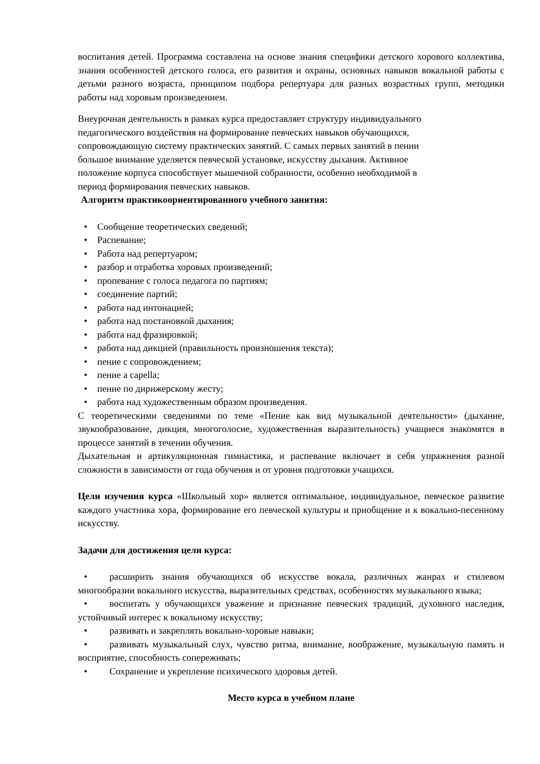воспитания детей. Программа составлена на основе знания специфики детского хорового коллектива, знания особенностей детского голоса, его развития и охраны, основных навыков вокальной работы с детьми разного возраста, принципом подбора репертуара для разных возрастных групп, методики работы над хоровым произведением.
Внеурочная деятельность в рамках курса предоставляет структуру индивидуального
педагогического воздействия на формирование певческих навыков обучающихся,
сопровождающую систему практических занятий. С самых первых занятий в пении
большое внимание уделяется певческой установке, искусству дыхания. Активное
положение корпуса способствует мышечной собранности, особенно необходимой в
период формирования певческих навыков.
Алгоритм практикоориентированного учебного занятия:
• Сообщение теоретических сведений;
• Распевание;
• Работа над репертуаром;
• разбор и отработка хоровых произведений;
• пропевание с голоса педагога по партиям;
• соединение партий;
• работа над интонацией;
• работа над постановкой дыхания;
• работа над фразировкой;
• работа над дикцией (правильность произношения текста);
• пение с сопровождением;
• пение a capella;
• пение по дирижерскому жесту;
• работа над художественным образом произведения.
С теоретическими сведениями по теме «Пение как вид музыкальной деятельности» (дыхание, звукообразование, дикция, многоголосие, художественная выразительность) учащиеся знакомятся в процессе занятий в течении обучения.
Дыхательная и артикуляционная гимнастика, и распевание включает в себя упражнения разной сложности в зависимости от года обучения и от уровня подготовки учащихся.
Цели изучения курса «Школьный хор» является оптимальное, индивидуальное, певческое развитие каждого участника хора, формирование его певческой культуры и приобщение и к вокально-песенному искусству.
Задачи для достижения цели курса:
• расширить знания обучающихся об искусстве вокала, различных жанрах и стилевом многообразии вокального искусства, выразительных средствах, особенностях музыкального языка;
• воспитать у обучающихся уважение и признание певческих традиций, духовного наследия, устойчивый интерес к вокальному искусству;
• развивать и закреплять вокально-хоровые навыки;
• развивать музыкальный слух, чувство ритма, внимание, воображение, музыкальную память и восприятие, способность сопереживать;
• Сохранение и укрепление психического здоровья детей.
Место курса в учебном плане